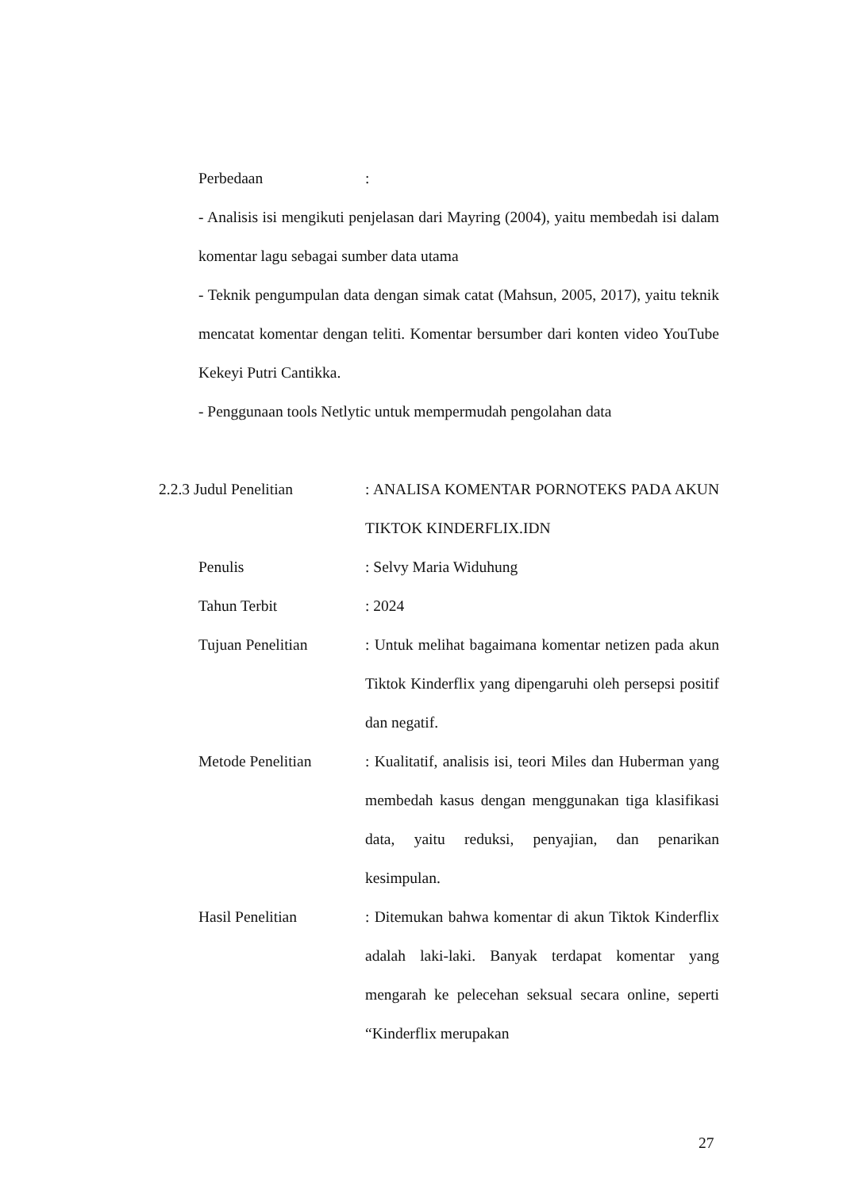Perbedaan :
- Analisis isi mengikuti penjelasan dari Mayring (2004), yaitu membedah isi dalam komentar lagu sebagai sumber data utama
- Teknik pengumpulan data dengan simak catat (Mahsun, 2005, 2017), yaitu teknik mencatat komentar dengan teliti. Komentar bersumber dari konten video YouTube Kekeyi Putri Cantikka.
- Penggunaan tools Netlytic untuk mempermudah pengolahan data
2.2.3 Judul Penelitian
: ANALISA KOMENTAR PORNOTEKS PADA AKUN TIKTOK KINDERFLIX.IDN
Penulis : Selvy Maria Widuhung
Tahun Terbit : 2024
Tujuan Penelitian : Untuk melihat bagaimana komentar netizen pada akun Tiktok Kinderflix yang dipengaruhi oleh persepsi positif dan negatif.
Metode Penelitian : Kualitatif, analisis isi, teori Miles dan Huberman yang membedah kasus dengan menggunakan tiga klasifikasi data, yaitu reduksi, penyajian, dan penarikan kesimpulan.
Hasil Penelitian : Ditemukan bahwa komentar di akun Tiktok Kinderflix adalah laki-laki. Banyak terdapat komentar yang mengarah ke pelecehan seksual secara online, seperti “Kinderflix merupakan
27